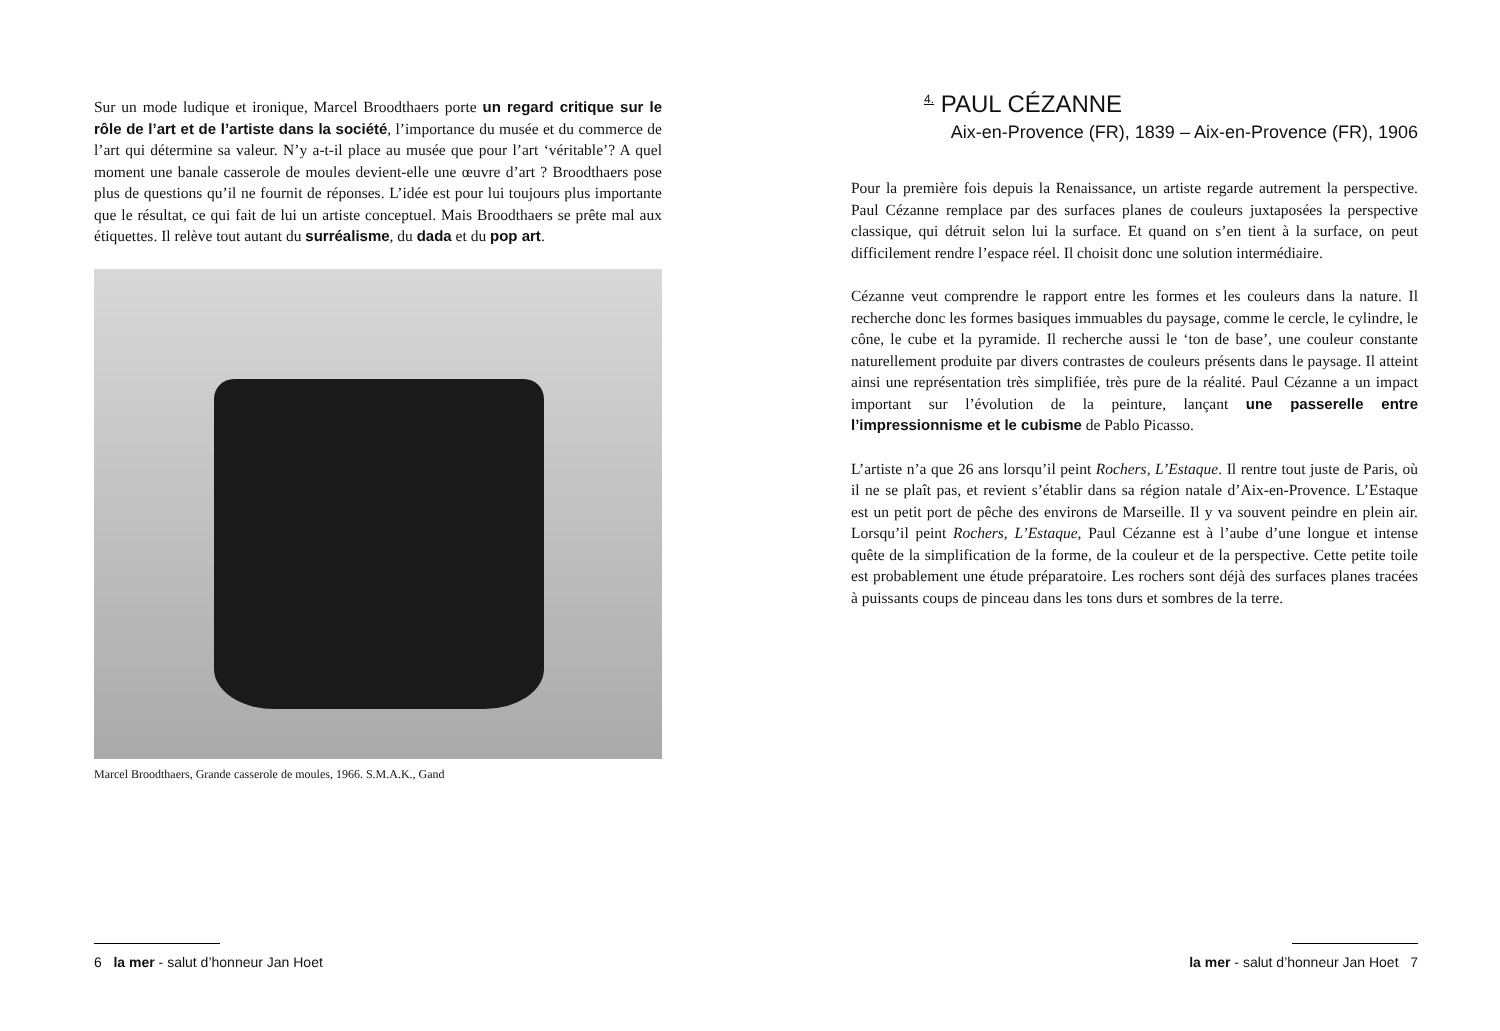Sur un mode ludique et ironique, Marcel Broodthaers porte un regard critique sur le rôle de l’art et de l’artiste dans la société, l’importance du musée et du commerce de l’art qui détermine sa valeur. N’y a-t-il place au musée que pour l’art ‘véritable’? A quel moment une banale casserole de moules devient-elle une œuvre d’art ? Broodthaers pose plus de questions qu’il ne fournit de réponses. L’idée est pour lui toujours plus importante que le résultat, ce qui fait de lui un artiste conceptuel. Mais Broodthaers se prête mal aux étiquettes. Il relève tout autant du surréalisme, du dada et du pop art.
Marcel Broodthaers, Grande casserole de moules, 1966. S.M.A.K., Gand
6 la mer - salut d’honneur Jan Hoet
<sup>4.</sup> PAUL CÉZANNE
Aix-en-Provence (FR), 1839 – Aix-en-Provence (FR), 1906
Pour la première fois depuis la Renaissance, un artiste regarde autrement la perspective. Paul Cézanne remplace par des surfaces planes de couleurs juxtaposées la perspective classique, qui détruit selon lui la surface. Et quand on s’en tient à la surface, on peut difficilement rendre l’espace réel. Il choisit donc une solution intermédiaire.
Cézanne veut comprendre le rapport entre les formes et les couleurs dans la nature. Il recherche donc les formes basiques immuables du paysage, comme le cercle, le cylindre, le cône, le cube et la pyramide. Il recherche aussi le ‘ton de base’, une couleur constante naturellement produite par divers contrastes de couleurs présents dans le paysage. Il atteint ainsi une représentation très simplifiée, très pure de la réalité. Paul Cézanne a un impact important sur l’évolution de la peinture, lançant une passerelle entre l’impressionnisme et le cubisme de Pablo Picasso.
L’artiste n’a que 26 ans lorsqu’il peint Rochers, L’Estaque. Il rentre tout juste de Paris, où il ne se plaît pas, et revient s’établir dans sa région natale d’Aix-en-Provence. L’Estaque est un petit port de pêche des environs de Marseille. Il y va souvent peindre en plein air. Lorsqu’il peint Rochers, L’Estaque, Paul Cézanne est à l’aube d’une longue et intense quête de la simplification de la forme, de la couleur et de la perspective. Cette petite toile est probablement une étude préparatoire. Les rochers sont déjà des surfaces planes tracées à puissants coups de pinceau dans les tons durs et sombres de la terre.
la mer - salut d’honneur Jan Hoet 7